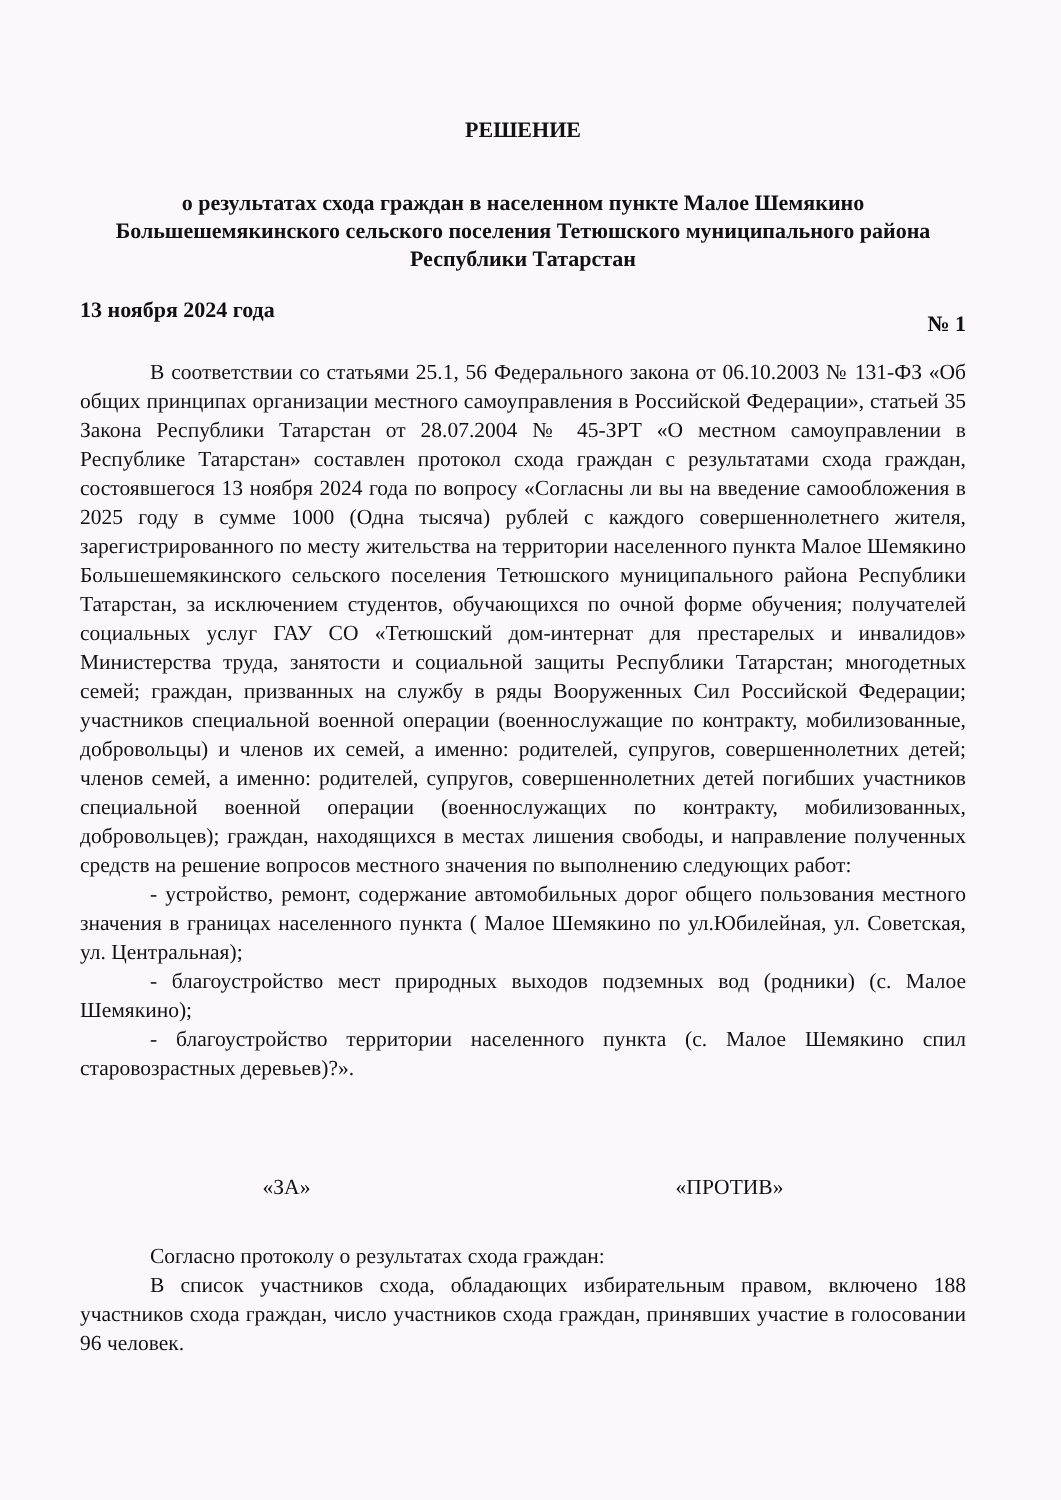РЕШЕНИЕ
о результатах схода граждан в населенном пункте Малое Шемякино Большешемякинского сельского поселения Тетюшского муниципального района Республики Татарстан
13 ноября 2024 года № 1
В соответствии со статьями 25.1, 56 Федерального закона от 06.10.2003 № 131-ФЗ «Об общих принципах организации местного самоуправления в Российской Федерации», статьей 35 Закона Республики Татарстан от 28.07.2004 № 45-ЗРТ «О местном самоуправлении в Республике Татарстан» составлен протокол схода граждан с результатами схода граждан, состоявшегося 13 ноября 2024 года по вопросу «Согласны ли вы на введение самообложения в 2025 году в сумме 1000 (Одна тысяча) рублей с каждого совершеннолетнего жителя, зарегистрированного по месту жительства на территории населенного пункта Малое Шемякино Большешемякинского сельского поселения Тетюшского муниципального района Республики Татарстан, за исключением студентов, обучающихся по очной форме обучения; получателей социальных услуг ГАУ СО «Тетюшский дом-интернат для престарелых и инвалидов» Министерства труда, занятости и социальной защиты Республики Татарстан; многодетных семей; граждан, призванных на службу в ряды Вооруженных Сил Российской Федерации; участников специальной военной операции (военнослужащие по контракту, мобилизованные, добровольцы) и членов их семей, а именно: родителей, супругов, совершеннолетних детей; членов семей, а именно: родителей, супругов, совершеннолетних детей погибших участников специальной военной операции (военнослужащих по контракту, мобилизованных, добровольцев); граждан, находящихся в местах лишения свободы, и направление полученных средств на решение вопросов местного значения по выполнению следующих работ:
- устройство, ремонт, содержание автомобильных дорог общего пользования местного значения в границах населенного пункта ( Малое Шемякино по ул.Юбилейная, ул. Советская, ул. Центральная);
- благоустройство мест природных выходов подземных вод (родники) (с. Малое Шемякино);
- благоустройство территории населенного пункта (с. Малое Шемякино спил старовозрастных деревьев)?».
«ЗА» «ПРОТИВ»
Согласно протоколу о результатах схода граждан:
В список участников схода, обладающих избирательным правом, включено 188 участников схода граждан, число участников схода граждан, принявших участие в голосовании 96 человек.